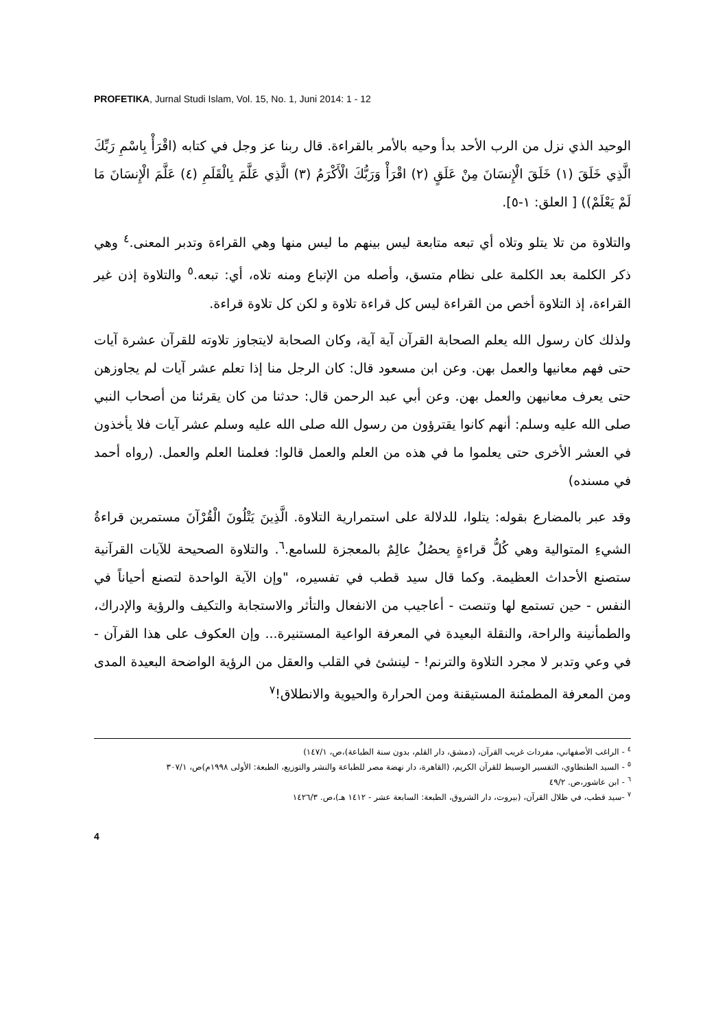PROFETIKA, Jurnal Studi Islam, Vol. 15, No. 1, Juni 2014: 1 - 12
الوحيد الذي نزل من الرب الأحد بدأ وحيه بالأمر بالقراءة. قال ربنا عز وجل في كتابه (اقْرَأْ بِاسْمِ رَبِّكَ الَّذِي خَلَقَ (١) خَلَقَ الْإِنسَانَ مِنْ عَلَقٍ (٢) اقْرَأْ وَرَبُّكَ الْأَكْرَمُ (٣) الَّذِي عَلَّمَ بِالْقَلَمِ (٤) عَلَّمَ الْإِنسَانَ مَا لَمْ يَعْلَمْ)) [ العلق: ١-٥].
والتلاوة من تلا يتلو وتلاه أي تبعه متابعة ليس بينهم ما ليس منها وهي القراءة وتدبر المعنى.<sup>٤</sup> وهي ذكر الكلمة بعد الكلمة على نظام متسق، وأصله من الإتباع ومنه تلاه، أي: تبعه.<sup>٥</sup> والتلاوة إذن غير القراءة، إذ التلاوة أخص من القراءة ليس كل قراءة تلاوة و لكن كل تلاوة قراءة.
ولذلك كان رسول الله يعلم الصحابة القرآن آية آية، وكان الصحابة لايتجاوز تلاوته للقرآن عشرة آيات حتى فهم معانيها والعمل بهن. وعن ابن مسعود قال: كان الرجل منا إذا تعلم عشر آيات لم يجاوزهن حتى يعرف معانيهن والعمل بهن. وعن أبي عبد الرحمن قال: حدثنا من كان يقرئنا من أصحاب النبي صلى الله عليه وسلم: أنهم كانوا يقترؤون من رسول الله صلى الله عليه وسلم عشر آيات فلا يأخذون في العشر الأخرى حتى يعلموا ما في هذه من العلم والعمل قالوا: فعلمنا العلم والعمل. (رواه أحمد في مسنده)
وقد عبر بالمضارع بقوله: يتلوا، للدلالة على استمرارية التلاوة. الَّذِينَ يَتْلُونَ الْقُرْآنَ مستمرين قراءةُ الشيءِ المتوالية وهي كُلُّ قراءةٍ يحصُلُ عالِمٌ بالمعجزة للسامع.<sup>٦</sup>. والتلاوة الصحيحة للآيات القرآنية ستصنع الأحداث العظيمة. وكما قال سيد قطب في تفسيره، "وإن الآية الواحدة لتصنع أحياناً في النفس - حين تستمع لها وتنصت - أعاجيب من الانفعال والتأثر والاستجابة والتكيف والرؤية والإدراك، والطمأنينة والراحة، والنقلة البعيدة في المعرفة الواعية المستنيرة... وإن العكوف على هذا القرآن - في وعي وتدبر لا مجرد التلاوة والترنم! - لينشئ في القلب والعقل من الرؤية الواضحة البعيدة المدى ومن المعرفة المطمئنة المستيقنة ومن الحرارة والحيوية والانطلاق!<sup>٧</sup>
<sup>٤</sup> - الراغب الأصفهاني، مفردات غريب القرآن، (دمشق، دار القلم، بدون سنة الطباعة)،ص، ١٤٧/١)
<sup>٥</sup> - السيد الطنطاوي، التفسير الوسيط للقرآن الكريم، (القاهرة، دار نهضة مصر للطباعة والنشر والتوزيع، الطبعة: الأولى ١٩٩٨م)ص، ٣٠٧/١
<sup>٦</sup> - ابن عاشور،ص. ٤٩/٢
<sup>٧</sup> -سيد قطب، في ظلال القرآن، (بيروت، دار الشروق، الطبعة: السابعة عشر - ١٤١٢ هـ)،ص. ١٤٢٦/٣
4